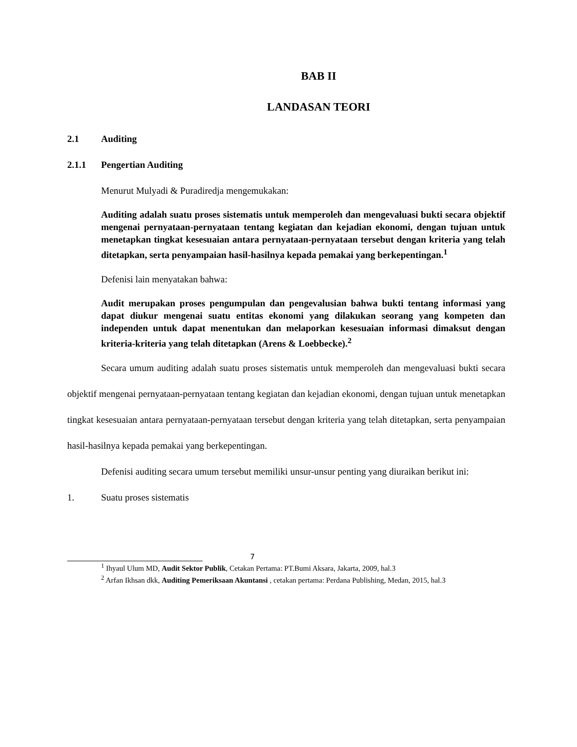BAB II
LANDASAN TEORI
2.1 Auditing
2.1.1 Pengertian Auditing
Menurut Mulyadi & Puradiredja mengemukakan:
Auditing adalah suatu proses sistematis untuk memperoleh dan mengevaluasi bukti secara objektif mengenai pernyataan-pernyataan tentang kegiatan dan kejadian ekonomi, dengan tujuan untuk menetapkan tingkat kesesuaian antara pernyataan-pernyataan tersebut dengan kriteria yang telah ditetapkan, serta penyampaian hasil-hasilnya kepada pemakai yang berkepentingan.<sup>1</sup>
Defenisi lain menyatakan bahwa:
Audit merupakan proses pengumpulan dan pengevalusian bahwa bukti tentang informasi yang dapat diukur mengenai suatu entitas ekonomi yang dilakukan seorang yang kompeten dan independen untuk dapat menentukan dan melaporkan kesesuaian informasi dimaksut dengan kriteria-kriteria yang telah ditetapkan (Arens & Loebbecke).<sup>2</sup>
Secara umum auditing adalah suatu proses sistematis untuk memperoleh dan mengevaluasi bukti secara objektif mengenai pernyataan-pernyataan tentang kegiatan dan kejadian ekonomi, dengan tujuan untuk menetapkan tingkat kesesuaian antara pernyataan-pernyataan tersebut dengan kriteria yang telah ditetapkan, serta penyampaian hasil-hasilnya kepada pemakai yang berkepentingan.
Defenisi auditing secara umum tersebut memiliki unsur-unsur penting yang diuraikan berikut ini:
1. Suatu proses sistematis
7
<sup>1</sup> Ihyaul Ulum MD, Audit Sektor Publik, Cetakan Pertama: PT.Bumi Aksara, Jakarta, 2009, hal.3
<sup>2</sup> Arfan Ikhsan dkk, Auditing Pemeriksaan Akuntansi , cetakan pertama: Perdana Publishing, Medan, 2015, hal.3